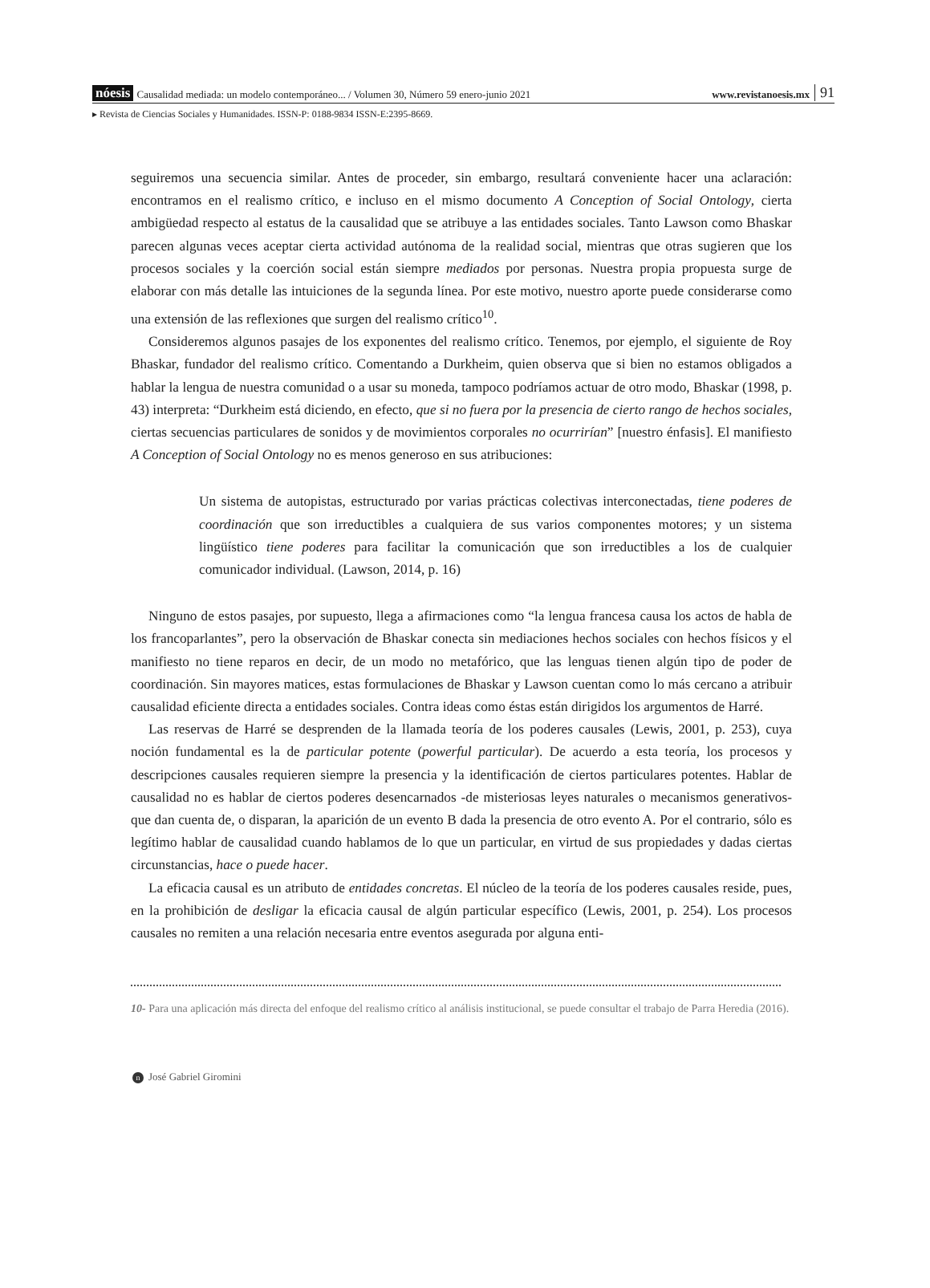nóesis Causalidad mediada: un modelo contemporáneo... / Volumen 30, Número 59 enero-junio 2021 www.revistanoesis.mx 91
▸ Revista de Ciencias Sociales y Humanidades. ISSN-P: 0188-9834 ISSN-E:2395-8669.
seguiremos una secuencia similar. Antes de proceder, sin embargo, resultará conveniente hacer una aclaración: encontramos en el realismo crítico, e incluso en el mismo documento A Conception of Social Ontology, cierta ambigüedad respecto al estatus de la causalidad que se atribuye a las entidades sociales. Tanto Lawson como Bhaskar parecen algunas veces aceptar cierta actividad autónoma de la realidad social, mientras que otras sugieren que los procesos sociales y la coerción social están siempre mediados por personas. Nuestra propia propuesta surge de elaborar con más detalle las intuiciones de la segunda línea. Por este motivo, nuestro aporte puede considerarse como una extensión de las reflexiones que surgen del realismo crítico<sup>10</sup>.
Consideremos algunos pasajes de los exponentes del realismo crítico. Tenemos, por ejemplo, el siguiente de Roy Bhaskar, fundador del realismo crítico. Comentando a Durkheim, quien observa que si bien no estamos obligados a hablar la lengua de nuestra comunidad o a usar su moneda, tampoco podríamos actuar de otro modo, Bhaskar (1998, p. 43) interpreta: “Durkheim está diciendo, en efecto, que si no fuera por la presencia de cierto rango de hechos sociales, ciertas secuencias particulares de sonidos y de movimientos corporales no ocurrirían” [nuestro énfasis]. El manifiesto A Conception of Social Ontology no es menos generoso en sus atribuciones:
Un sistema de autopistas, estructurado por varias prácticas colectivas interconectadas, tiene poderes de coordinación que son irreductibles a cualquiera de sus varios componentes motores; y un sistema lingüístico tiene poderes para facilitar la comunicación que son irreductibles a los de cualquier comunicador individual. (Lawson, 2014, p. 16)
Ninguno de estos pasajes, por supuesto, llega a afirmaciones como “la lengua francesa causa los actos de habla de los francoparlantes”, pero la observación de Bhaskar conecta sin mediaciones hechos sociales con hechos físicos y el manifiesto no tiene reparos en decir, de un modo no metafórico, que las lenguas tienen algún tipo de poder de coordinación. Sin mayores matices, estas formulaciones de Bhaskar y Lawson cuentan como lo más cercano a atribuir causalidad eficiente directa a entidades sociales. Contra ideas como éstas están dirigidos los argumentos de Harré.
Las reservas de Harré se desprenden de la llamada teoría de los poderes causales (Lewis, 2001, p. 253), cuya noción fundamental es la de particular potente (powerful particular). De acuerdo a esta teoría, los procesos y descripciones causales requieren siempre la presencia y la identificación de ciertos particulares potentes. Hablar de causalidad no es hablar de ciertos poderes desencarnados -de misteriosas leyes naturales o mecanismos generativos- que dan cuenta de, o disparan, la aparición de un evento B dada la presencia de otro evento A. Por el contrario, sólo es legítimo hablar de causalidad cuando hablamos de lo que un particular, en virtud de sus propiedades y dadas ciertas circunstancias, hace o puede hacer.
La eficacia causal es un atributo de entidades concretas. El núcleo de la teoría de los poderes causales reside, pues, en la prohibición de desligar la eficacia causal de algún particular específico (Lewis, 2001, p. 254). Los procesos causales no remiten a una relación necesaria entre eventos asegurada por alguna enti-
10- Para una aplicación más directa del enfoque del realismo crítico al análisis institucional, se puede consultar el trabajo de Parra Heredia (2016).
n José Gabriel Giromini